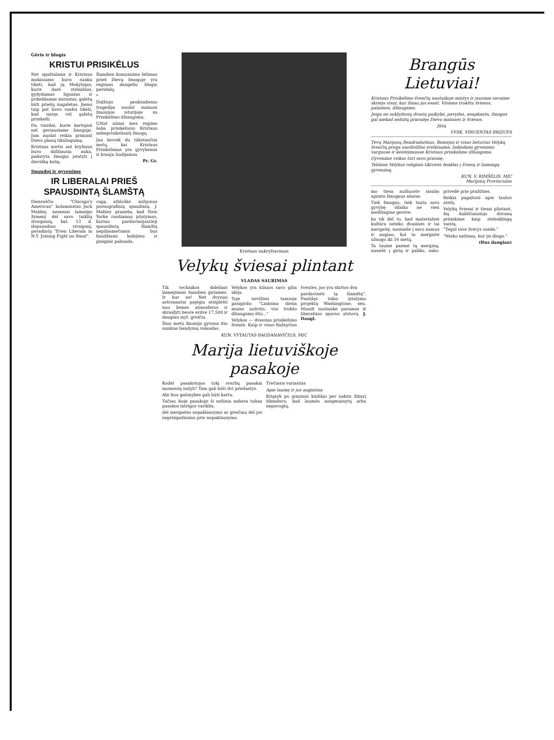Gēris ir blogis
KRISTUI PRISIKĖLUS
Net apaštalams ir Kristaus mokiniams buvo sunku tikėti, kad jų Mokytojas, kuris darė stebuklus, gydydamas ligonius ir prikeldamas mirusius, galėtų būti priešų nugalėtas. Jiems taip pat buvo sunku tikėti, kad miręs vėl galėtų prisikelti.
Du vaizdai, kurie kartojasi net geriausiame žmoguje. Jam nuolat reikia priminti Dievo planų tikslingumą.
Kristaus mirtis ant kryžiaus buvo didžiausia auka, padaryta žmogui įstatyti į dievišką kelią.
Šiandien komunizmo šėlimas prieš Dievą žmoguje yra regimas daugeliu blogio pavidalų.
*
Didžiojo penktadienio tragedija nuolat mainosi žmonijos istorijoje su Prisikėlimo džiaugsmu.
Užtat nūnai mes regime šalia prisikėlusio Kristaus nebeprisikeliantį žmogų.
Jau beveik du tūkstančiai metų, kai Kristaus Prisikėlimas yra gyvybėmis ir krauju liudijamas.
Pr. Gr.
Spaudoj ir gyvenime
IR LIBERALAI PRIEŠ SPAUSDINTĄ ŠLAMŠTĄ
Dienraščio "Chicago's American" kolumnistas Jack Mabley, neseniai laimėjęs žymenį dėl savo taiklių straipsnių, bal. 13 d. išspausdino straipsnį, pavadintą "Even Liberals in N.Y. Joining Fight on Smut".
cagą atbloškė milijonus pornografinių spaudinių. J. Mabley praneša, kad New Yorke ruošiamas įstatymas, kuriuo pardavinėjantieji spausdintą šlamštą nepilnamečiams bus baudžiami kalėjimu ir piniginė pabauda.
Kristaus nukryžiavimas
Velykų šviesai plintant
VLADAS SAURIMAS
Tik technikos dideliais laimėjimais šiandien giriamės. Ir kur ne! Net dvyniai astronautai pajėgia atsiplėšti nuo žemės atmosferos ir skraidyti beore erdve 17,500 ir daugiau myl. greičiu.
Šiuo metu žmonija gyvena itin sunkias bandymų valandas.
Velykos yra kilnios savo gilia idėja.
Toje nevilties tamsoje pasigirdo: "Linksma diena mums nušvito, visi trokšo džiaugsmo šito..."
Velykos — dvasinio prisikėlimo šventė. Kaip ir visos Bažnyčios šventės, jos yra skirtos dva
pardavinėti tą šlamštą". Pasiūlęs tokio įstatymo projektą Washingtone, sen. Mundt susilaukė paramos iš liberalinio sparno atstovų. J. Daugl.
KUN. VYTAUTAS BAGDANAVIČIUS, MIC
Marija lietuviškoje pasakoje
Kodėl pasakotojas tokį svarbų pasakai momentą nutyli? Tam gali būti dvi priežastys.
Abi šios galimybės gali būti kartu.
Tačiau šioje pasakoje ši nežinia nebėra toliau pasakos intrigos varikliu.
dėl mergaitės nepaklausymo ar greičiau dėl jos neprisipažinimo prie nepaklausymo.
Trečiasis variantas
Apie laumę ir jos augintinę
Kitąsyk po gimimui kūdikio per naktis žiburį žibindavo, kad laumės neapmainytų arba nepavogtų.
Brangūs Lietuviai!
Kristaus Prisikėlimo švenčių nuotaikoje mintys ir jausmai savaime skrieja visur, kur žinau jus esant. Visiems trokštu šviesos, palaimos, džiaugsmo.
Jeigu ne suklydusių dvasių puikybė, pavydas, neapkanta, žmogus gal niekad nebūtų praradęs Dievo malonės ir šviesos.
Jūsų
VYSK. VINCENTAS BRIZGYS
Tėvų Marijonų Bendradarbius, Rėmėjus ir visus lietuvius Velykų švenčių proga nuoširdžiai sveikiname, linkėdami gyvenimo varguose ir kentėjimuose Kristaus prisikėlimo džiaugsmo.
Gyvenime viskas turi savo prasmę.
Tebūnie Velykos religinis tikrovės ženklas į šviesų ir laimingą gyvenimą.
KUN. V. RIMŠELIS, MIC
Marijonų Provinciolas
mo tiesa nušluostė siaubo apimto žmogaus ašaras.
Tiek žmogus, tiek tauta savo gyvybę išlaiko ne vien medžiagine gerove.
ko tik dėl to, kad materialinė kultūra neteko dvasinės ir tai privedė prie pražūties.
Reikia pagalvoti apie tautos ateitį.
Velykų šviesai ir tiesai plintant, šią Aukščiausiojo dovaną priimkime kaip stebuklingą vaistą.
mergaitę, nusinešė į savo namus ir augino, kol ta mergaitė užaugo iki 16 metų.
Ta laumė paėmė tą merginą, nunešė į girią ir paliko, sako: "Tegul tave žvėrys suėda."
"Nieko nežinau, kur jis dingo."
(Bus daugiau)